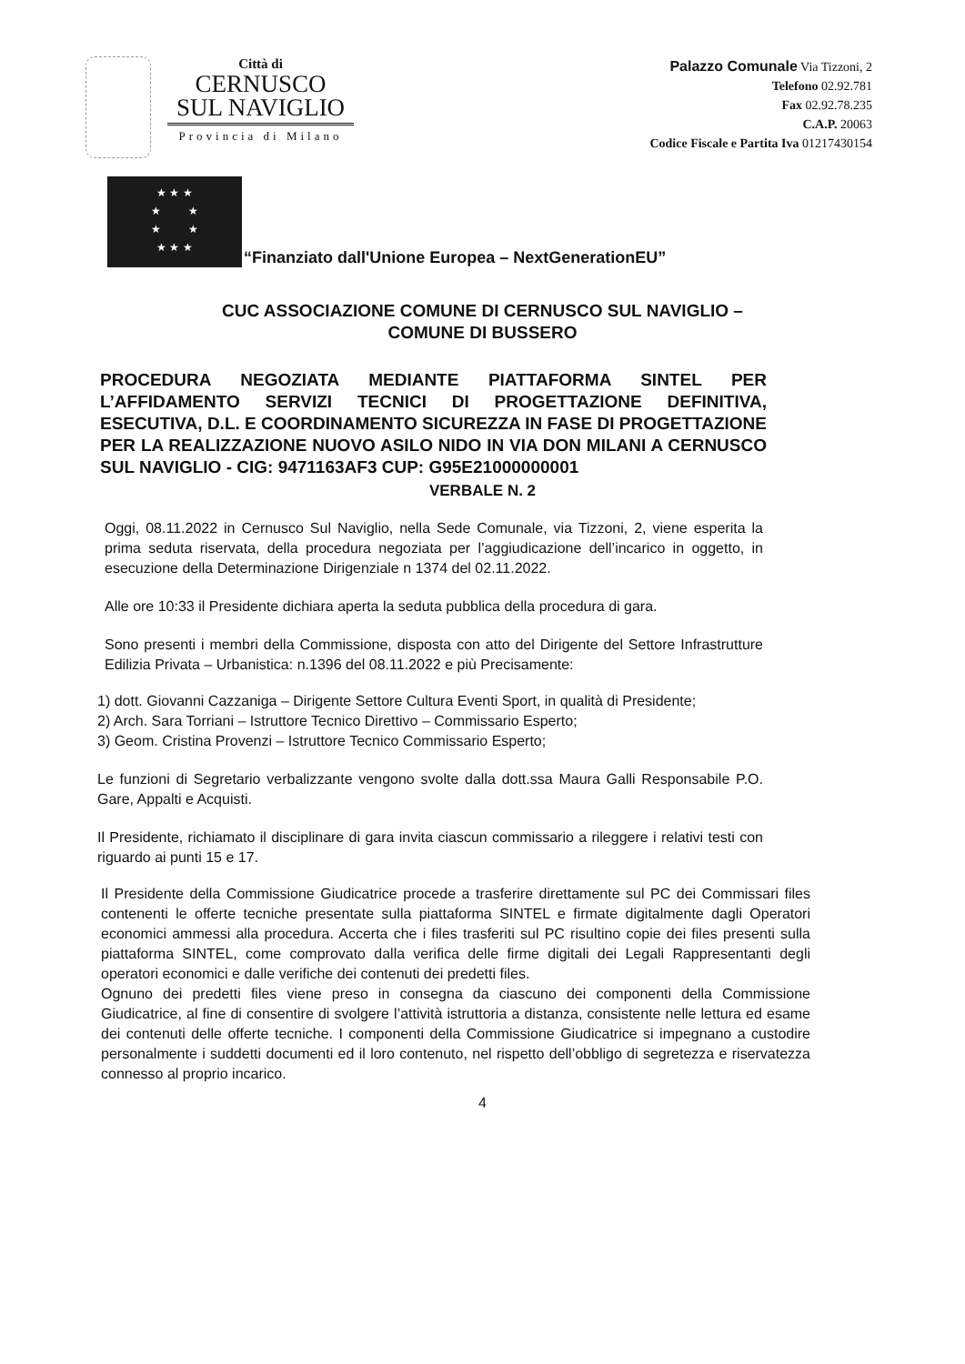Città di
CERNUSCO
SUL NAVIGLIO
Provincia di Milano
Palazzo Comunale Via Tizzoni, 2
Telefono 02.92.781
Fax 02.92.78.235
C.A.P. 20063
Codice Fiscale e Partita Iva 01217430154
★ ★ ★
★ ★
★ ★
★ ★ ★
“Finanziato dall'Unione Europea – NextGenerationEU”
CUC ASSOCIAZIONE COMUNE DI CERNUSCO SUL NAVIGLIO –
COMUNE DI BUSSERO
PROCEDURA NEGOZIATA MEDIANTE PIATTAFORMA SINTEL PER L’AFFIDAMENTO SERVIZI TECNICI DI PROGETTAZIONE DEFINITIVA, ESECUTIVA, D.L. E COORDINAMENTO SICUREZZA IN FASE DI PROGETTAZIONE PER LA REALIZZAZIONE NUOVO ASILO NIDO IN VIA DON MILANI A CERNUSCO SUL NAVIGLIO - CIG: 9471163AF3 CUP: G95E21000000001
VERBALE N. 2
Oggi, 08.11.2022 in Cernusco Sul Naviglio, nella Sede Comunale, via Tizzoni, 2, viene esperita la prima seduta riservata, della procedura negoziata per l’aggiudicazione dell’incarico in oggetto, in esecuzione della Determinazione Dirigenziale n 1374 del 02.11.2022.
Alle ore 10:33 il Presidente dichiara aperta la seduta pubblica della procedura di gara.
Sono presenti i membri della Commissione, disposta con atto del Dirigente del Settore Infrastrutture Edilizia Privata – Urbanistica: n.1396 del 08.11.2022 e più Precisamente:
1) dott. Giovanni Cazzaniga – Dirigente Settore Cultura Eventi Sport, in qualità di Presidente;
2) Arch. Sara Torriani – Istruttore Tecnico Direttivo – Commissario Esperto;
3) Geom. Cristina Provenzi – Istruttore Tecnico Commissario Esperto;
Le funzioni di Segretario verbalizzante vengono svolte dalla dott.ssa Maura Galli Responsabile P.O. Gare, Appalti e Acquisti.
Il Presidente, richiamato il disciplinare di gara invita ciascun commissario a rileggere i relativi testi con riguardo ai punti 15 e 17.
Il Presidente della Commissione Giudicatrice procede a trasferire direttamente sul PC dei Commissari files contenenti le offerte tecniche presentate sulla piattaforma SINTEL e firmate digitalmente dagli Operatori economici ammessi alla procedura. Accerta che i files trasferiti sul PC risultino copie dei files presenti sulla piattaforma SINTEL, come comprovato dalla verifica delle firme digitali dei Legali Rappresentanti degli operatori economici e dalle verifiche dei contenuti dei predetti files.
Ognuno dei predetti files viene preso in consegna da ciascuno dei componenti della Commissione Giudicatrice, al fine di consentire di svolgere l’attività istruttoria a distanza, consistente nelle lettura ed esame dei contenuti delle offerte tecniche. I componenti della Commissione Giudicatrice si impegnano a custodire personalmente i suddetti documenti ed il loro contenuto, nel rispetto dell’obbligo di segretezza e riservatezza connesso al proprio incarico.
4